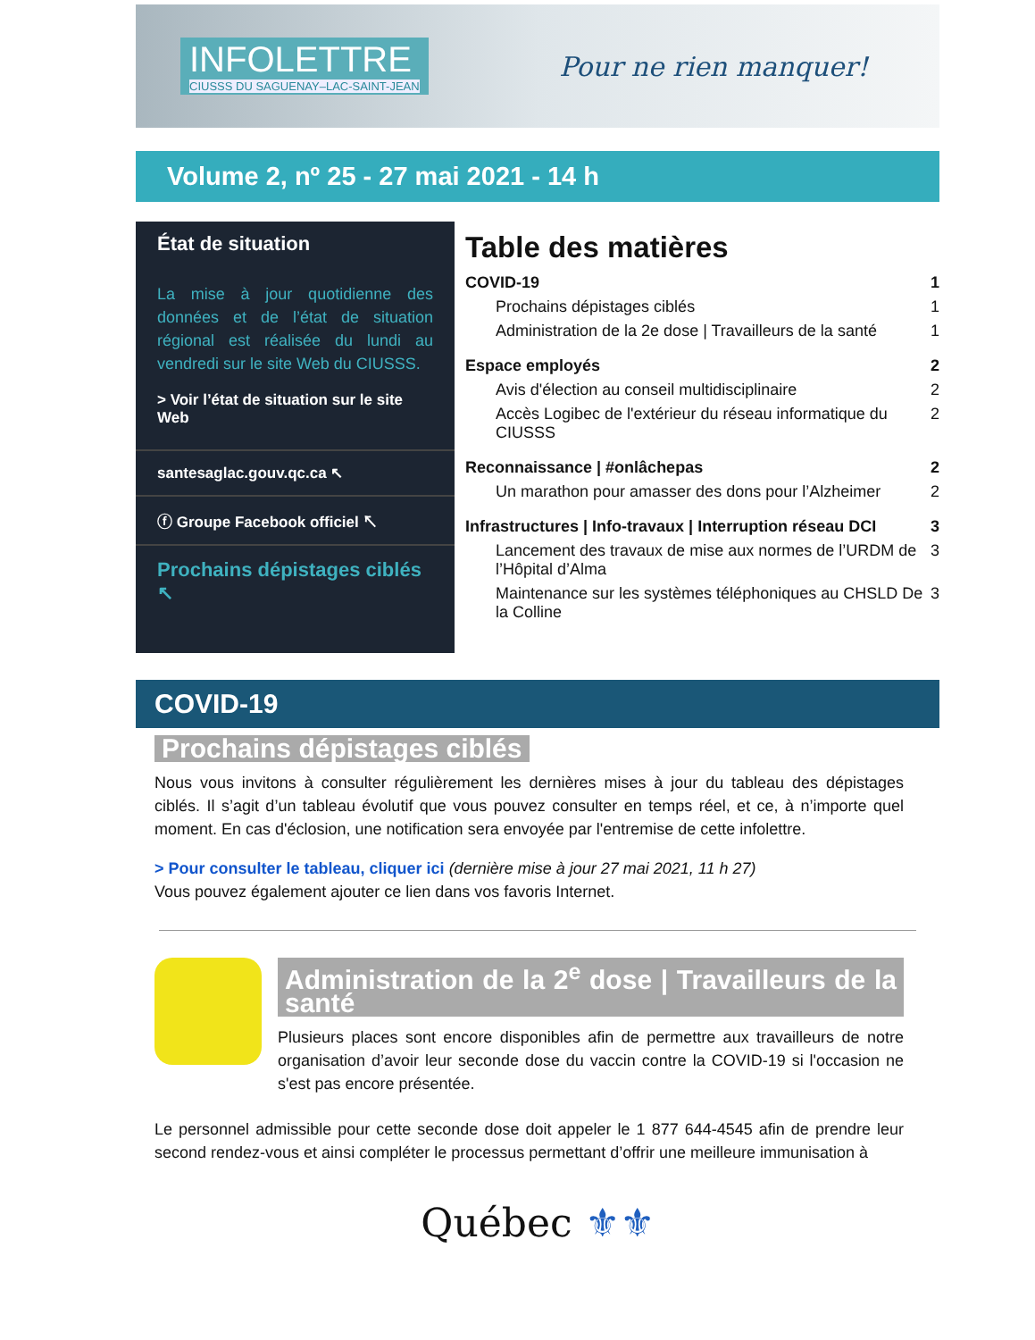INFOLETTRE
CIUSSS DU SAGUENAY–LAC-SAINT-JEAN
Pour ne rien manquer!
Volume 2, nº 25 - 27 mai 2021 - 14 h
État de situation
La mise à jour quotidienne des données et de l’état de situation régional est réalisée du lundi au vendredi sur le site Web du CIUSSS.
> Voir l’état de situation sur le site Web
santesaglac.gouv.qc.ca ↖
ⓕ Groupe Facebook officiel ↖
Prochains dépistages ciblés ↖
Table des matières
COVID-19 1
Prochains dépistages ciblés 1
Administration de la 2e dose | Travailleurs de la santé 1
Espace employés 2
Avis d'élection au conseil multidisciplinaire 2
Accès Logibec de l'extérieur du réseau informatique du CIUSSS 2
Reconnaissance | #onlâchepas 2
Un marathon pour amasser des dons pour l’Alzheimer 2
Infrastructures | Info-travaux | Interruption réseau DCI 3
Lancement des travaux de mise aux normes de l’URDM de l’Hôpital d’Alma 3
Maintenance sur les systèmes téléphoniques au CHSLD De la Colline 3
COVID-19
Prochains dépistages ciblés
Nous vous invitons à consulter régulièrement les dernières mises à jour du tableau des dépistages ciblés. Il s’agit d’un tableau évolutif que vous pouvez consulter en temps réel, et ce, à n’importe quel moment. En cas d'éclosion, une notification sera envoyée par l'entremise de cette infolettre.
> Pour consulter le tableau, cliquer ici (dernière mise à jour 27 mai 2021, 11 h 27)
Vous pouvez également ajouter ce lien dans vos favoris Internet.
Administration de la 2<sup>e</sup> dose | Travailleurs de la santé
Plusieurs places sont encore disponibles afin de permettre aux travailleurs de notre organisation d’avoir leur seconde dose du vaccin contre la COVID-19 si l'occasion ne s'est pas encore présentée.
Le personnel admissible pour cette seconde dose doit appeler le 1 877 644-4545 afin de prendre leur second rendez-vous et ainsi compléter le processus permettant d’offrir une meilleure immunisation à
Québec ⚜⚜